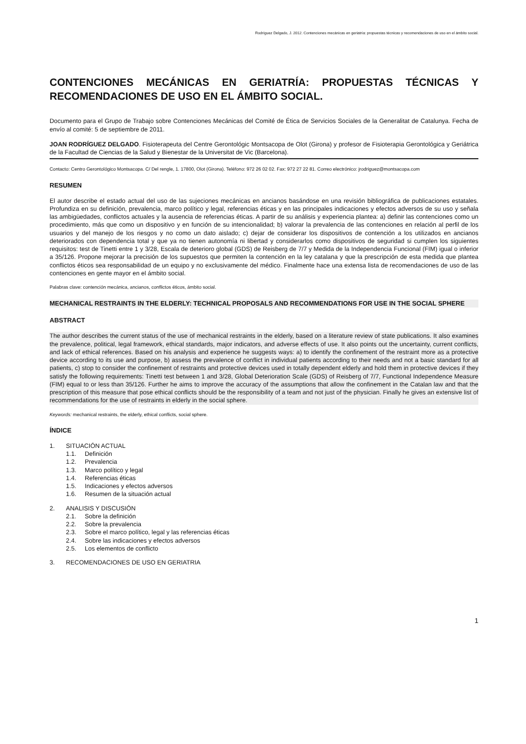Rodríguez Delgado, J. 2012. Contenciones mecánicas en geriatría: propuestas técnicas y recomendaciones de uso en el ámbito social.
CONTENCIONES MECÁNICAS EN GERIATRÍA: PROPUESTAS TÉCNICAS Y RECOMENDACIONES DE USO EN EL ÁMBITO SOCIAL.
Documento para el Grupo de Trabajo sobre Contenciones Mecánicas del Comité de Ética de Servicios Sociales de la Generalitat de Catalunya. Fecha de envío al comité: 5 de septiembre de 2011.
JOAN RODRÍGUEZ DELGADO. Fisioterapeuta del Centre Gerontológic Montsacopa de Olot (Girona) y profesor de Fisioterapia Gerontológica y Geriátrica de la Facultad de Ciencias de la Salud y Bienestar de la Universitat de Vic (Barcelona).
Contacto: Centro Gerontológico Montsacopa. C/ Del rengle, 1. 17800, Olot (Girona). Teléfono: 972 26 02 02. Fax: 972 27 22 81. Correo electrónico: jrodriguez@montsacopa.com
RESUMEN
El autor describe el estado actual del uso de las sujeciones mecánicas en ancianos basándose en una revisión bibliográfica de publicaciones estatales. Profundiza en su definición, prevalencia, marco político y legal, referencias éticas y en las principales indicaciones y efectos adversos de su uso y señala las ambigüedades, conflictos actuales y la ausencia de referencias éticas. A partir de su análisis y experiencia plantea: a) definir las contenciones como un procedimiento, más que como un dispositivo y en función de su intencionalidad; b) valorar la prevalencia de las contenciones en relación al perfil de los usuarios y del manejo de los riesgos y no como un dato aislado; c) dejar de considerar los dispositivos de contención a los utilizados en ancianos deteriorados con dependencia total y que ya no tienen autonomía ni libertad y considerarlos como dispositivos de seguridad si cumplen los siguientes requisitos: test de Tinetti entre 1 y 3/28, Escala de deterioro global (GDS) de Reisberg de 7/7 y Medida de la Independencia Funcional (FIM) igual o inferior a 35/126. Propone mejorar la precisión de los supuestos que permiten la contención en la ley catalana y que la prescripción de esta medida que plantea conflictos éticos sea responsabilidad de un equipo y no exclusivamente del médico. Finalmente hace una extensa lista de recomendaciones de uso de las contenciones en gente mayor en el ámbito social.
Palabras clave: contención mecánica, ancianos, conflictos éticos, ámbito social.
MECHANICAL RESTRAINTS IN THE ELDERLY: TECHNICAL PROPOSALS AND RECOMMENDATIONS FOR USE IN THE SOCIAL SPHERE
ABSTRACT
The author describes the current status of the use of mechanical restraints in the elderly, based on a literature review of state publications. It also examines the prevalence, political, legal framework, ethical standards, major indicators, and adverse effects of use. It also points out the uncertainty, current conflicts, and lack of ethical references. Based on his analysis and experience he suggests ways: a) to identify the confinement of the restraint more as a protective device according to its use and purpose, b) assess the prevalence of conflict in individual patients according to their needs and not a basic standard for all patients, c) stop to consider the confinement of restraints and protective devices used in totally dependent elderly and hold them in protective devices if they satisfy the following requirements: Tinetti test between 1 and 3/28, Global Deterioration Scale (GDS) of Reisberg of 7/7, Functional Independence Measure (FIM) equal to or less than 35/126. Further he aims to improve the accuracy of the assumptions that allow the confinement in the Catalan law and that the prescription of this measure that pose ethical conflicts should be the responsibility of a team and not just of the physician. Finally he gives an extensive list of recommendations for the use of restraints in elderly in the social sphere.
Keywords: mechanical restraints, the elderly, ethical conflicts, social sphere.
ÍNDICE
1. SITUACIÓN ACTUAL
1.1. Definición
1.2. Prevalencia
1.3. Marco político y legal
1.4. Referencias éticas
1.5. Indicaciones y efectos adversos
1.6. Resumen de la situación actual
2. ANALISIS Y DISCUSIÓN
2.1. Sobre la definición
2.2. Sobre la prevalencia
2.3. Sobre el marco político, legal y las referencias éticas
2.4. Sobre las indicaciones y efectos adversos
2.5. Los elementos de conflicto
3. RECOMENDACIONES DE USO EN GERIATRIA
1